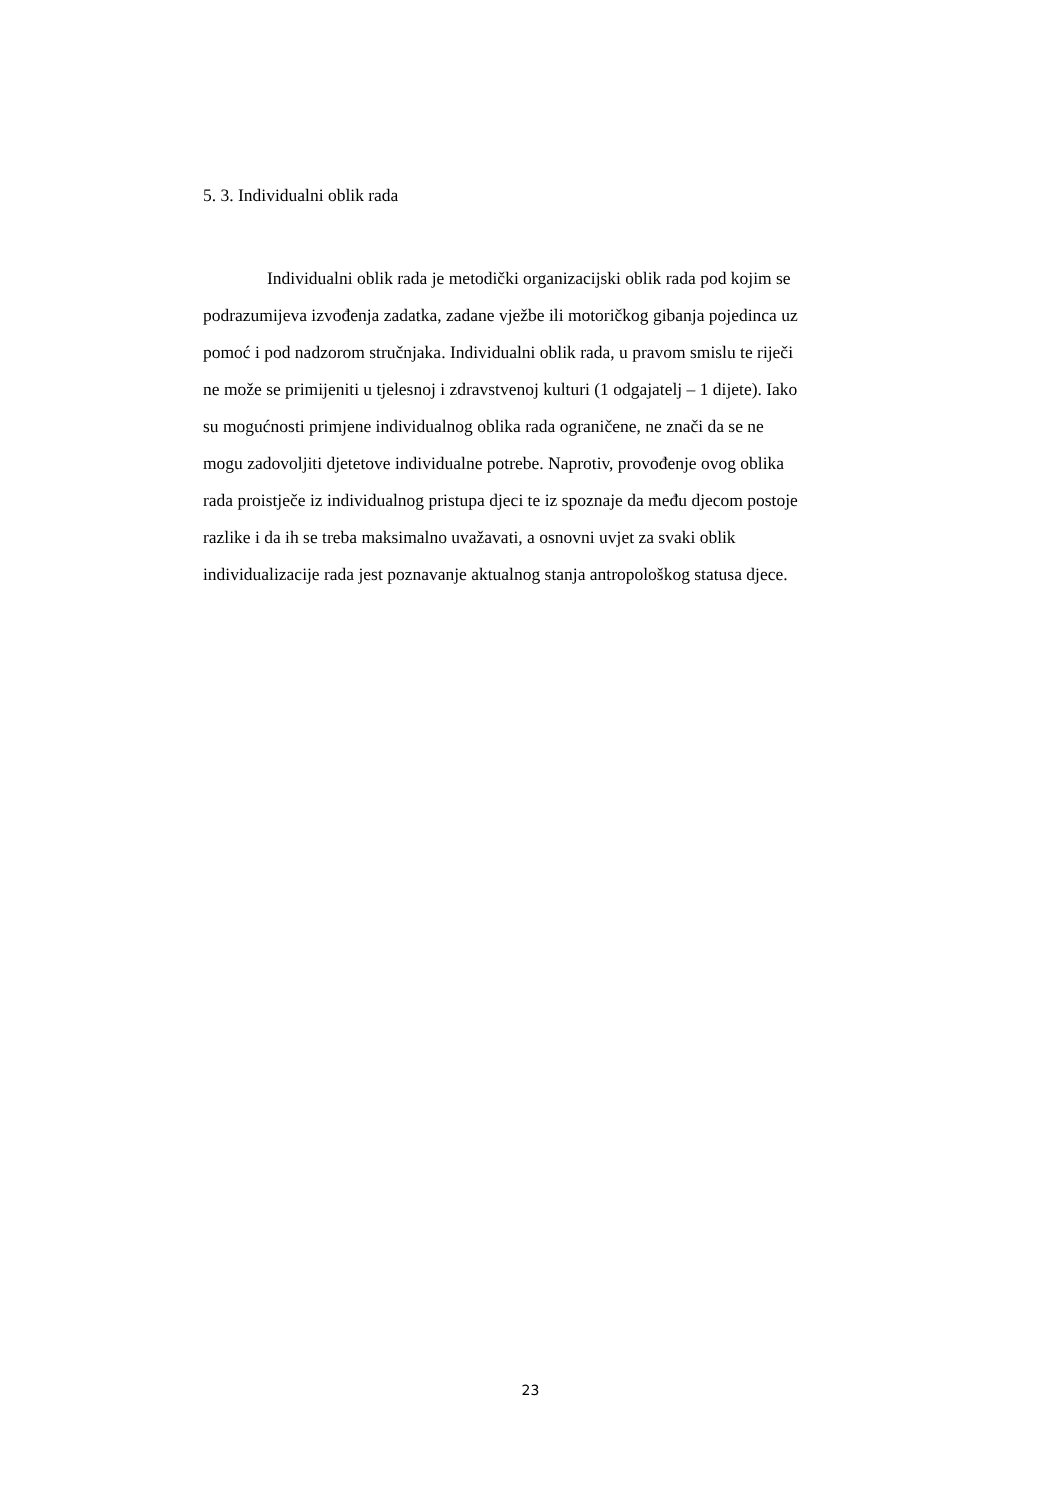5. 3. Individualni oblik rada
Individualni oblik rada je metodički organizacijski oblik rada pod kojim se
podrazumijeva izvođenja zadatka, zadane vježbe ili motoričkog gibanja pojedinca uz
pomoć i pod nadzorom stručnjaka. Individualni oblik rada, u pravom smislu te riječi
ne može se primijeniti u tjelesnoj i zdravstvenoj kulturi (1 odgajatelj – 1 dijete). Iako
su mogućnosti primjene individualnog oblika rada ograničene, ne znači da se ne
mogu zadovoljiti djetetove individualne potrebe. Naprotiv, provođenje ovog oblika
rada proistječe iz individualnog pristupa djeci te iz spoznaje da među djecom postoje
razlike i da ih se treba maksimalno uvažavati, a osnovni uvjet za svaki oblik
individualizacije rada jest poznavanje aktualnog stanja antropološkog statusa djece.
23